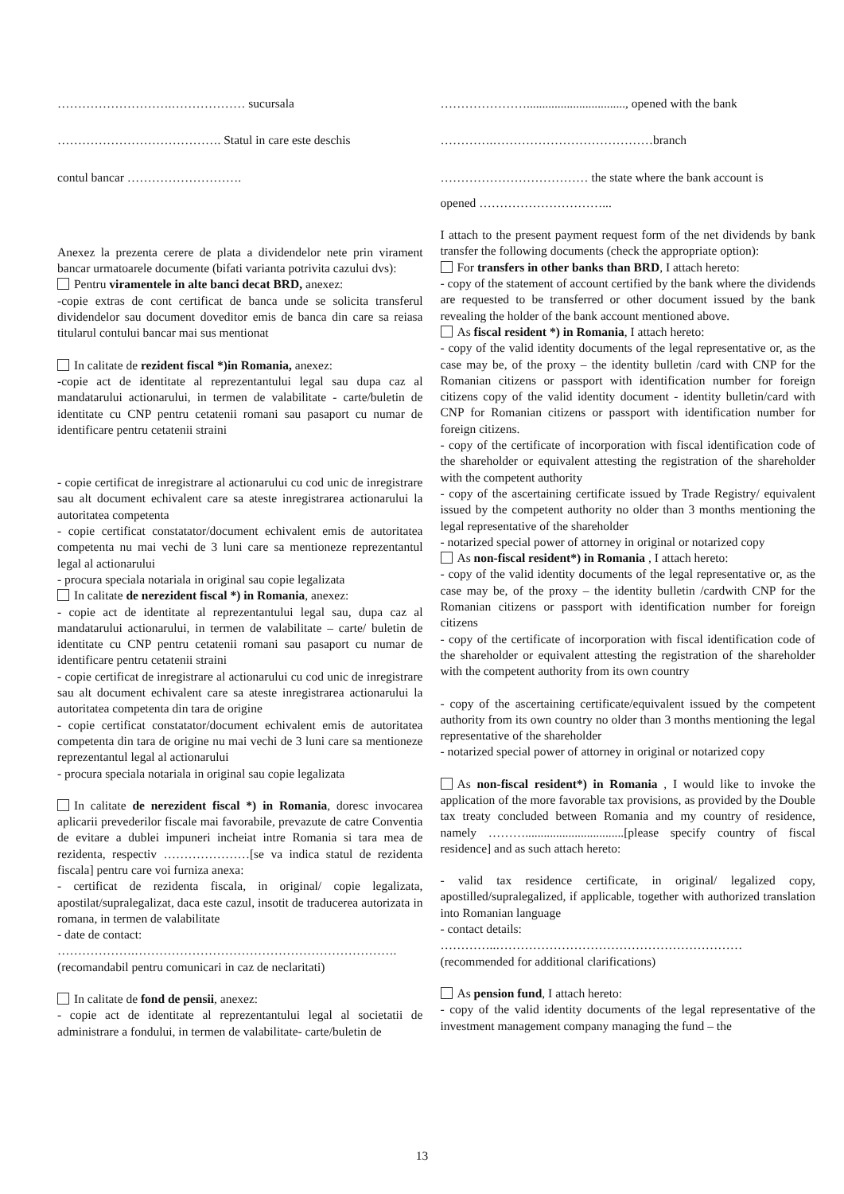……………………….……………… sucursala
…………………………………. Statul in care este deschis
contul bancar ……………………….
Anexez la prezenta cerere de plata a dividendelor nete prin virament bancar urmatoarele documente (bifati varianta potrivita cazului dvs):
Pentru viramentele in alte banci decat BRD, anexez:
-copie extras de cont certificat de banca unde se solicita transferul dividendelor sau document doveditor emis de banca din care sa reiasa titularul contului bancar mai sus mentionat
In calitate de rezident fiscal *)in Romania, anexez:
-copie act de identitate al reprezentantului legal sau dupa caz al mandatarului actionarului, in termen de valabilitate - carte/buletin de identitate cu CNP pentru cetatenii romani sau pasaport cu numar de identificare pentru cetatenii straini
- copie certificat de inregistrare al actionarului cu cod unic de inregistrare sau alt document echivalent care sa ateste inregistrarea actionarului la autoritatea competenta
- copie certificat constatator/document echivalent emis de autoritatea competenta nu mai vechi de 3 luni care sa mentioneze reprezentantul legal al actionarului
- procura speciala notariala in original sau copie legalizata
In calitate de nerezident fiscal *) in Romania, anexez:
- copie act de identitate al reprezentantului legal sau, dupa caz al mandatarului actionarului, in termen de valabilitate – carte/ buletin de identitate cu CNP pentru cetatenii romani sau pasaport cu numar de identificare pentru cetatenii straini
- copie certificat de inregistrare al actionarului cu cod unic de inregistrare sau alt document echivalent care sa ateste inregistrarea actionarului la autoritatea competenta din tara de origine
- copie certificat constatator/document echivalent emis de autoritatea competenta din tara de origine nu mai vechi de 3 luni care sa mentioneze reprezentantul legal al actionarului
- procura speciala notariala in original sau copie legalizata
In calitate de nerezident fiscal *) in Romania, doresc invocarea aplicarii prevederilor fiscale mai favorabile, prevazute de catre Conventia de evitare a dublei impuneri incheiat intre Romania si tara mea de rezidenta, respectiv …………………[se va indica statul de rezidenta fiscala] pentru care voi furniza anexa:
- certificat de rezidenta fiscala, in original/ copie legalizata, apostilat/supralegalizat, daca este cazul, insotit de traducerea autorizata in romana, in termen de valabilitate
- date de contact:
……………….……………………………………………………….
(recomandabil pentru comunicari in caz de neclaritati)
In calitate de fond de pensii, anexez:
- copie act de identitate al reprezentantului legal al societatii de administrare a fondului, in termen de valabilitate- carte/buletin de
…………………................................, opened with the bank
………….…………………………………branch
……………………………… the state where the bank account is
opened …………………………...
I attach to the present payment request form of the net dividends by bank transfer the following documents (check the appropriate option):
For transfers in other banks than BRD, I attach hereto:
- copy of the statement of account certified by the bank where the dividends are requested to be transferred or other document issued by the bank revealing the holder of the bank account mentioned above.
As fiscal resident *) in Romania, I attach hereto:
- copy of the valid identity documents of the legal representative or, as the case may be, of the proxy – the identity bulletin /card with CNP for the Romanian citizens or passport with identification number for foreign citizens copy of the valid identity document - identity bulletin/card with CNP for Romanian citizens or passport with identification number for foreign citizens.
- copy of the certificate of incorporation with fiscal identification code of the shareholder or equivalent attesting the registration of the shareholder with the competent authority
- copy of the ascertaining certificate issued by Trade Registry/ equivalent issued by the competent authority no older than 3 months mentioning the legal representative of the shareholder
- notarized special power of attorney in original or notarized copy
As non-fiscal resident*) in Romania , I attach hereto:
- copy of the valid identity documents of the legal representative or, as the case may be, of the proxy – the identity bulletin /cardwith CNP for the Romanian citizens or passport with identification number for foreign citizens
- copy of the certificate of incorporation with fiscal identification code of the shareholder or equivalent attesting the registration of the shareholder with the competent authority from its own country
- copy of the ascertaining certificate/equivalent issued by the competent authority from its own country no older than 3 months mentioning the legal representative of the shareholder
- notarized special power of attorney in original or notarized copy
As non-fiscal resident*) in Romania , I would like to invoke the application of the more favorable tax provisions, as provided by the Double tax treaty concluded between Romania and my country of residence, namely ………................................[please specify country of fiscal residence] and as such attach hereto:
- valid tax residence certificate, in original/ legalized copy, apostilled/supralegalized, if applicable, together with authorized translation into Romanian language
- contact details:
…………..……………………………………………………
(recommended for additional clarifications)
As pension fund, I attach hereto:
- copy of the valid identity documents of the legal representative of the investment management company managing the fund – the
13